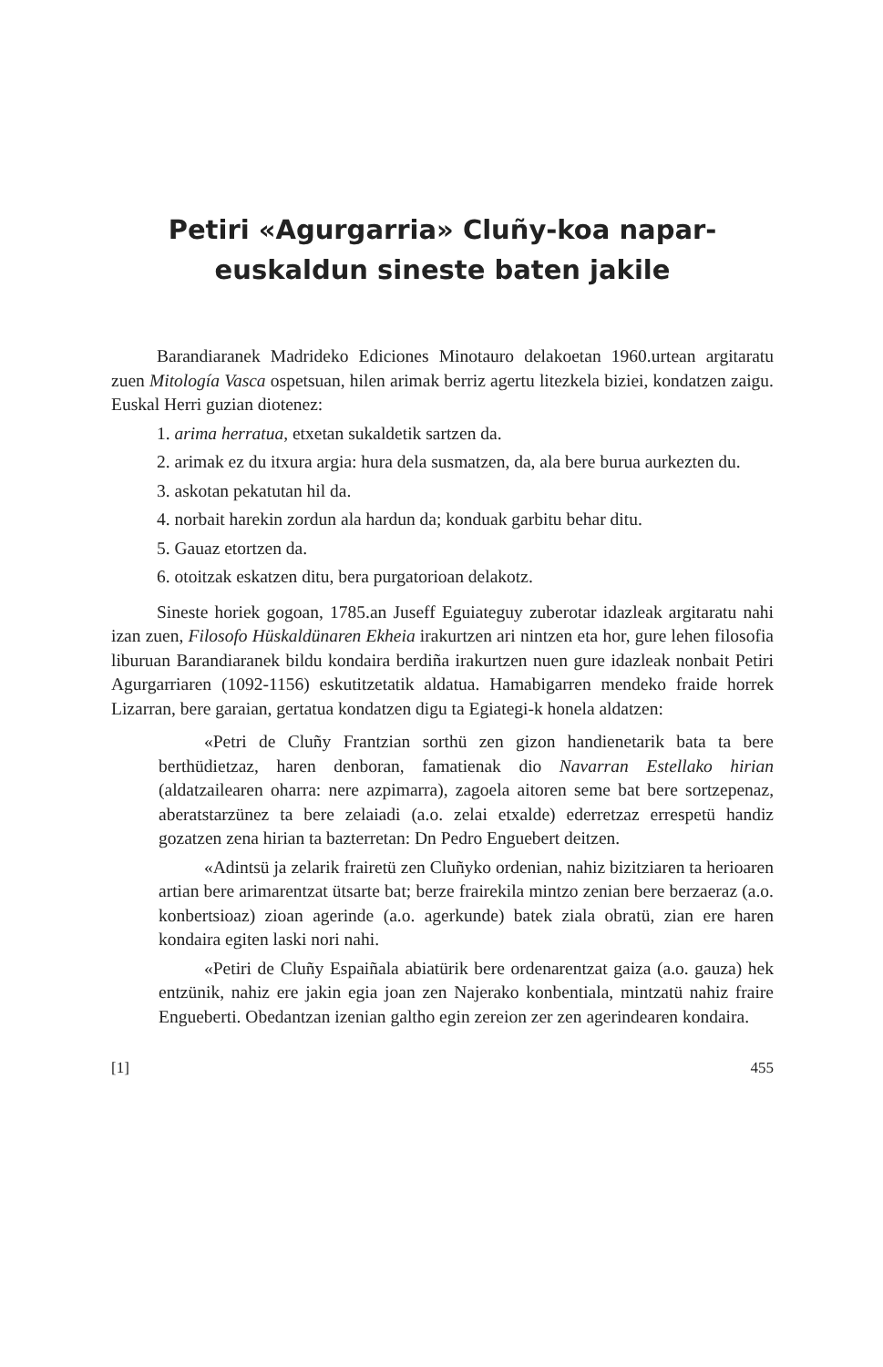Petiri «Agurgarria» Cluñy-koa napar-euskaldun sineste baten jakile
Barandiaranek Madrideko Ediciones Minotauro delakoetan 1960.urtean argitaratu zuen Mitología Vasca ospetsuan, hilen arimak berriz agertu litezkela biziei, kondatzen zaigu. Euskal Herri guzian diotenez:
1. arima herratua, etxetan sukaldetik sartzen da.
2. arimak ez du itxura argia: hura dela susmatzen, da, ala bere burua aurkezten du.
3. askotan pekatutan hil da.
4. norbait harekin zordun ala hardun da; konduak garbitu behar ditu.
5. Gauaz etortzen da.
6. otoitzak eskatzen ditu, bera purgatorioan delakotz.
Sineste horiek gogoan, 1785.an Juseff Eguiateguy zuberotar idazleak argitaratu nahi izan zuen, Filosofo Hüskaldünaren Ekheia irakurtzen ari nintzen eta hor, gure lehen filosofia liburuan Barandiaranek bildu kondaira berdiña irakurtzen nuen gure idazleak nonbait Petiri Agurgarriaren (1092-1156) eskutitzetatik aldatua. Hamabigarren mendeko fraide horrek Lizarran, bere garaian, gertatua kondatzen digu ta Egiategi-k honela aldatzen:
«Petri de Cluñy Frantzian sorthü zen gizon handienetarik bata ta bere berthüdietzaz, haren denboran, famatienak dio Navarran Estellako hirian (aldatzailearen oharra: nere azpimarra), zagoela aitoren seme bat bere sortzepenaz, aberatstarzünez ta bere zelaiadi (a.o. zelai etxalde) ederretzaz errespetü handiz gozatzen zena hirian ta bazterretan: Dn Pedro Enguebert deitzen.
«Adintsü ja zelarik frairetü zen Cluñyko ordenian, nahiz bizitziaren ta herioaren artian bere arimarentzat ütsarte bat; berze frairekila mintzo zenian bere berzaeraz (a.o. konbertsioaz) zioan agerinde (a.o. agerkunde) batek ziala obratü, zian ere haren kondaira egiten laski nori nahi.
«Petiri de Cluñy Espaiñala abiatürik bere ordenarentzat gaiza (a.o. gauza) hek entzünik, nahiz ere jakin egia joan zen Najerako konbentiala, mintzatü nahiz fraire Engueberti. Obedantzan izenian galtho egin zereion zer zen agerindearen kondaira.
[1] 455